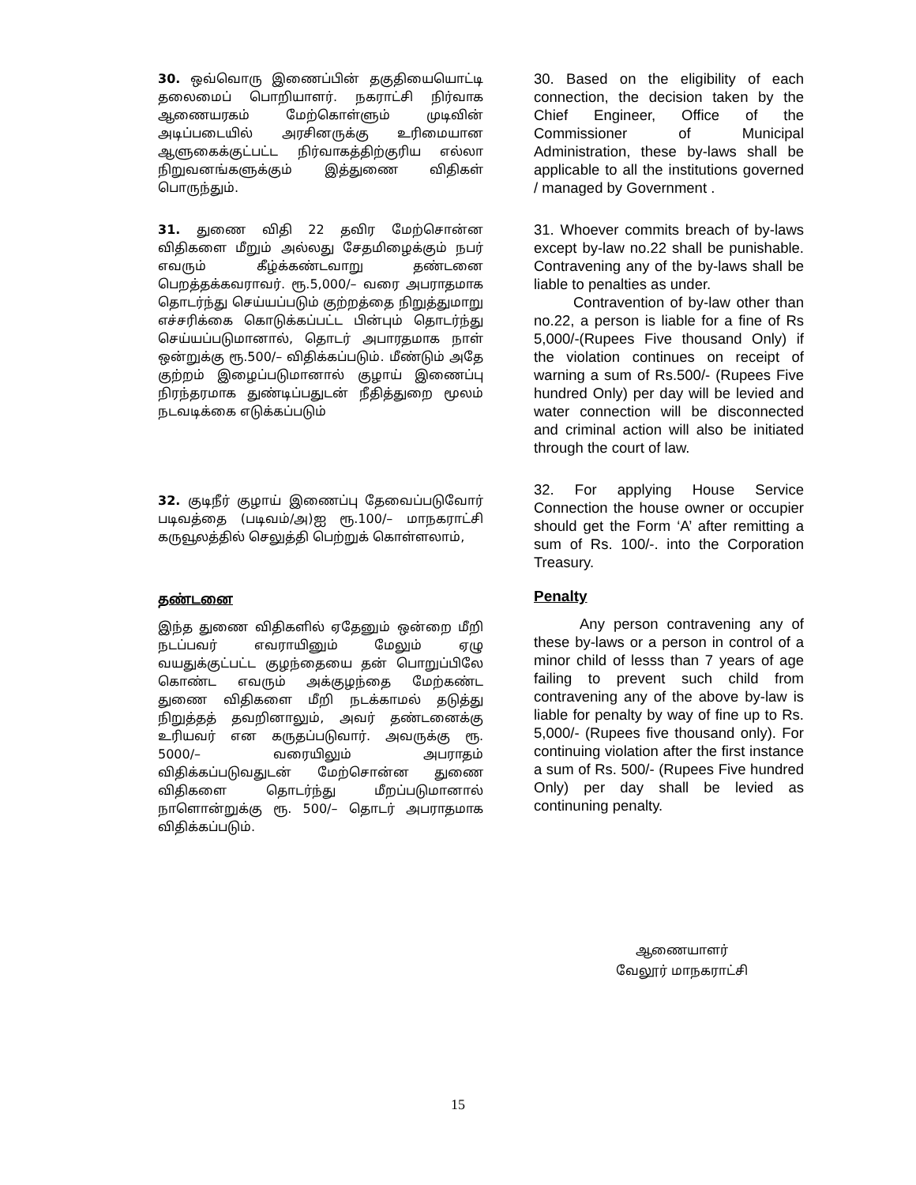30. ஒவ்வொரு இணைப்பின் தகுதியையொட்டி தலைமைப் பொறியாளர். நகராட்சி நிர்வாக ஆணையரகம் மேற்கொள்ளும் முடிவின் அடிப்படையில் அரசினருக்கு உரிமையான ஆளுகைக்குட்பட்ட நிர்வாகத்திற்குரிய எல்லா நிறுவனங்களுக்கும் இத்துணை விதிகள் பொருந்தும்.
31. துணை விதி 22 தவிர மேற்சொன்ன விதிகளை மீறும் அல்லது சேதமிழைக்கும் நபர் எவரும் கீழ்க்கண்டவாறு தண்டனை பெறத்தக்கவராவர். ரூ.5,000/– வரை அபராதமாக தொடர்ந்து செய்யப்படும் குற்றத்தை நிறுத்துமாறு எச்சரிக்கை கொடுக்கப்பட்ட பின்பும் தொடர்ந்து செய்யப்படுமானால், தொடர் அபாரதமாக நாள் ஒன்றுக்கு ரூ.500/– விதிக்கப்படும். மீண்டும் அதே குற்றம் இழைப்படுமானால் குழாய் இணைப்பு நிரந்தரமாக துண்டிப்பதுடன் நீதித்துறை மூலம் நடவடிக்கை எடுக்கப்படும்
32. குடிநீர் குழாய் இணைப்பு தேவைப்படுவோர் படிவத்தை (படிவம்/அ)ஐ ரூ.100/– மாநகராட்சி கருவூலத்தில் செலுத்தி பெற்றுக் கொள்ளலாம்,
தண்டனை
இந்த துணை விதிகளில் ஏதேனும் ஒன்றை மீறி நடப்பவர் எவராயினும் மேலும் ஏழு வயதுக்குட்பட்ட குழந்தையை தன் பொறுப்பிலே கொண்ட எவரும் அக்குழந்தை மேற்கண்ட துணை விதிகளை மீறி நடக்காமல் தடுத்து நிறுத்தத் தவறினாலும், அவர் தண்டனைக்கு உரியவர் என கருதப்படுவார். அவருக்கு ரூ. 5000/– வரையிலும் அபராதம் விதிக்கப்படுவதுடன் மேற்சொன்ன துணை விதிகளை தொடர்ந்து மீறப்படுமானால் நாளொன்றுக்கு ரூ. 500/– தொடர் அபராதமாக விதிக்கப்படும்.
30. Based on the eligibility of each connection, the decision taken by the Chief Engineer, Office of the Commissioner of Municipal Administration, these by-laws shall be applicable to all the institutions governed / managed by Government .
31. Whoever commits breach of by-laws except by-law no.22 shall be punishable. Contravening any of the by-laws shall be liable to penalties as under.
Contravention of by-law other than no.22, a person is liable for a fine of Rs 5,000/-(Rupees Five thousand Only) if the violation continues on receipt of warning a sum of Rs.500/- (Rupees Five hundred Only) per day will be levied and water connection will be disconnected and criminal action will also be initiated through the court of law.
32. For applying House Service Connection the house owner or occupier should get the Form ‘A’ after remitting a sum of Rs. 100/-. into the Corporation Treasury.
Penalty
Any person contravening any of these by-laws or a person in control of a minor child of lesss than 7 years of age failing to prevent such child from contravening any of the above by-law is liable for penalty by way of fine up to Rs. 5,000/- (Rupees five thousand only). For continuing violation after the first instance a sum of Rs. 500/- (Rupees Five hundred Only) per day shall be levied as continuning penalty.
ஆணையாளர்
வேலூர் மாநகராட்சி
15